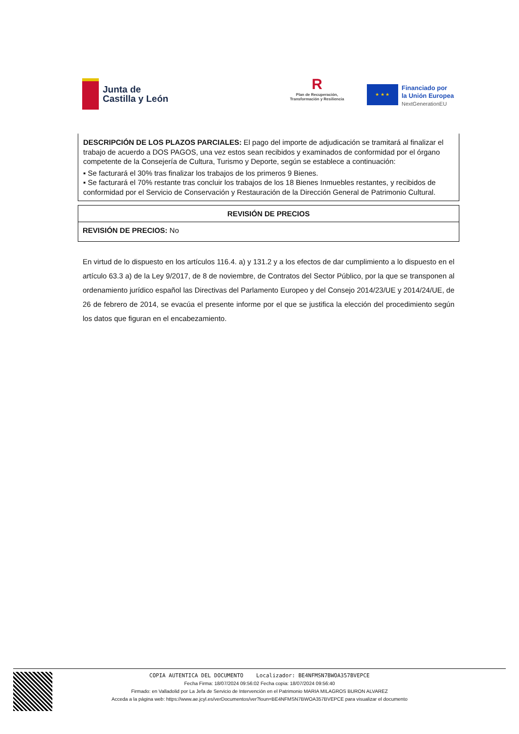Junta de
Castilla y León
R
Plan de Recuperación,
Transformación y Resiliencia
★ ★ ★
Financiado por
la Unión Europea
NextGenerationEU
DESCRIPCIÓN DE LOS PLAZOS PARCIALES: El pago del importe de adjudicación se tramitará al finalizar el trabajo de acuerdo a DOS PAGOS, una vez estos sean recibidos y examinados de conformidad por el órgano competente de la Consejería de Cultura, Turismo y Deporte, según se establece a continuación:
▪ Se facturará el 30% tras finalizar los trabajos de los primeros 9 Bienes.
▪ Se facturará el 70% restante tras concluir los trabajos de los 18 Bienes Inmuebles restantes, y recibidos de conformidad por el Servicio de Conservación y Restauración de la Dirección General de Patrimonio Cultural.
| REVISIÓN DE PRECIOS |
| --- |
| REVISIÓN DE PRECIOS: No |
En virtud de lo dispuesto en los artículos 116.4. a) y 131.2 y a los efectos de dar cumplimiento a lo dispuesto en el artículo 63.3 a) de la Ley 9/2017, de 8 de noviembre, de Contratos del Sector Público, por la que se transponen al ordenamiento jurídico español las Directivas del Parlamento Europeo y del Consejo 2014/23/UE y 2014/24/UE, de 26 de febrero de 2014, se evacúa el presente informe por el que se justifica la elección del procedimiento según los datos que figuran en el encabezamiento.
COPIA AUTENTICA DEL DOCUMENTO Localizador: BE4NFMSN7BWOA357BVEPCE
Fecha Firma: 18/07/2024 09:56:02 Fecha copia: 18/07/2024 09:56:40
Firmado: en Valladolid por La Jefa de Servicio de Intervención en el Patrimonio MARIA MILAGROS BURON ALVAREZ
Acceda a la página web: https://www.ae.jcyl.es/verDocumentos/ver?loun=BE4NFMSN7BWOA357BVEPCE para visualizar el documento